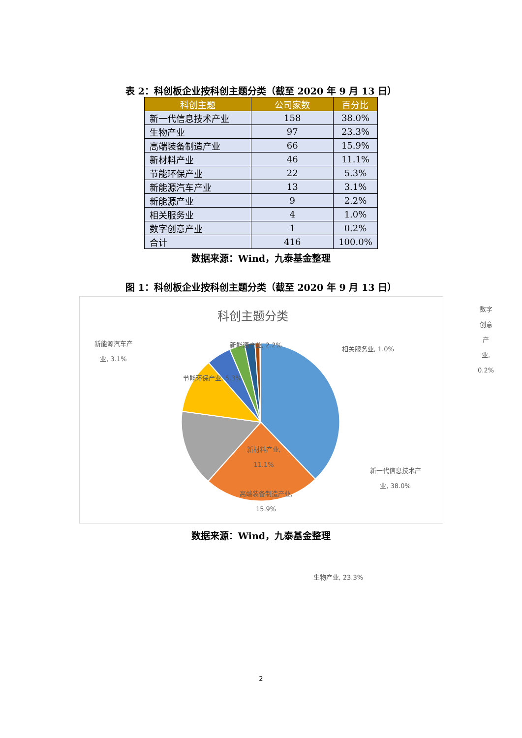表 2：科创板企业按科创主题分类（截至 2020 年 9 月 13 日）
| 科创主题 | 公司家数 | 百分比 |
| --- | --- | --- |
| 新一代信息技术产业 | 158 | 38.0% |
| 生物产业 | 97 | 23.3% |
| 高端装备制造产业 | 66 | 15.9% |
| 新材料产业 | 46 | 11.1% |
| 节能环保产业 | 22 | 5.3% |
| 新能源汽车产业 | 13 | 3.1% |
| 新能源产业 | 9 | 2.2% |
| 相关服务业 | 4 | 1.0% |
| 数字创意产业 | 1 | 0.2% |
| 合计 | 416 | 100.0% |
数据来源：Wind，九泰基金整理
图 1：科创板企业按科创主题分类（截至 2020 年 9 月 13 日）
科创主题分类
数字
创意
产
业,
0.2%
新能源汽车产
业, 3.1%
新能源产业, 2.2%
相关服务业, 1.0%
节能环保产业, 5.3%
新材料产业,
11.1%
新一代信息技术产
业, 38.0%
高端装备制造产业,
15.9%
生物产业, 23.3%
数据来源：Wind，九泰基金整理
2